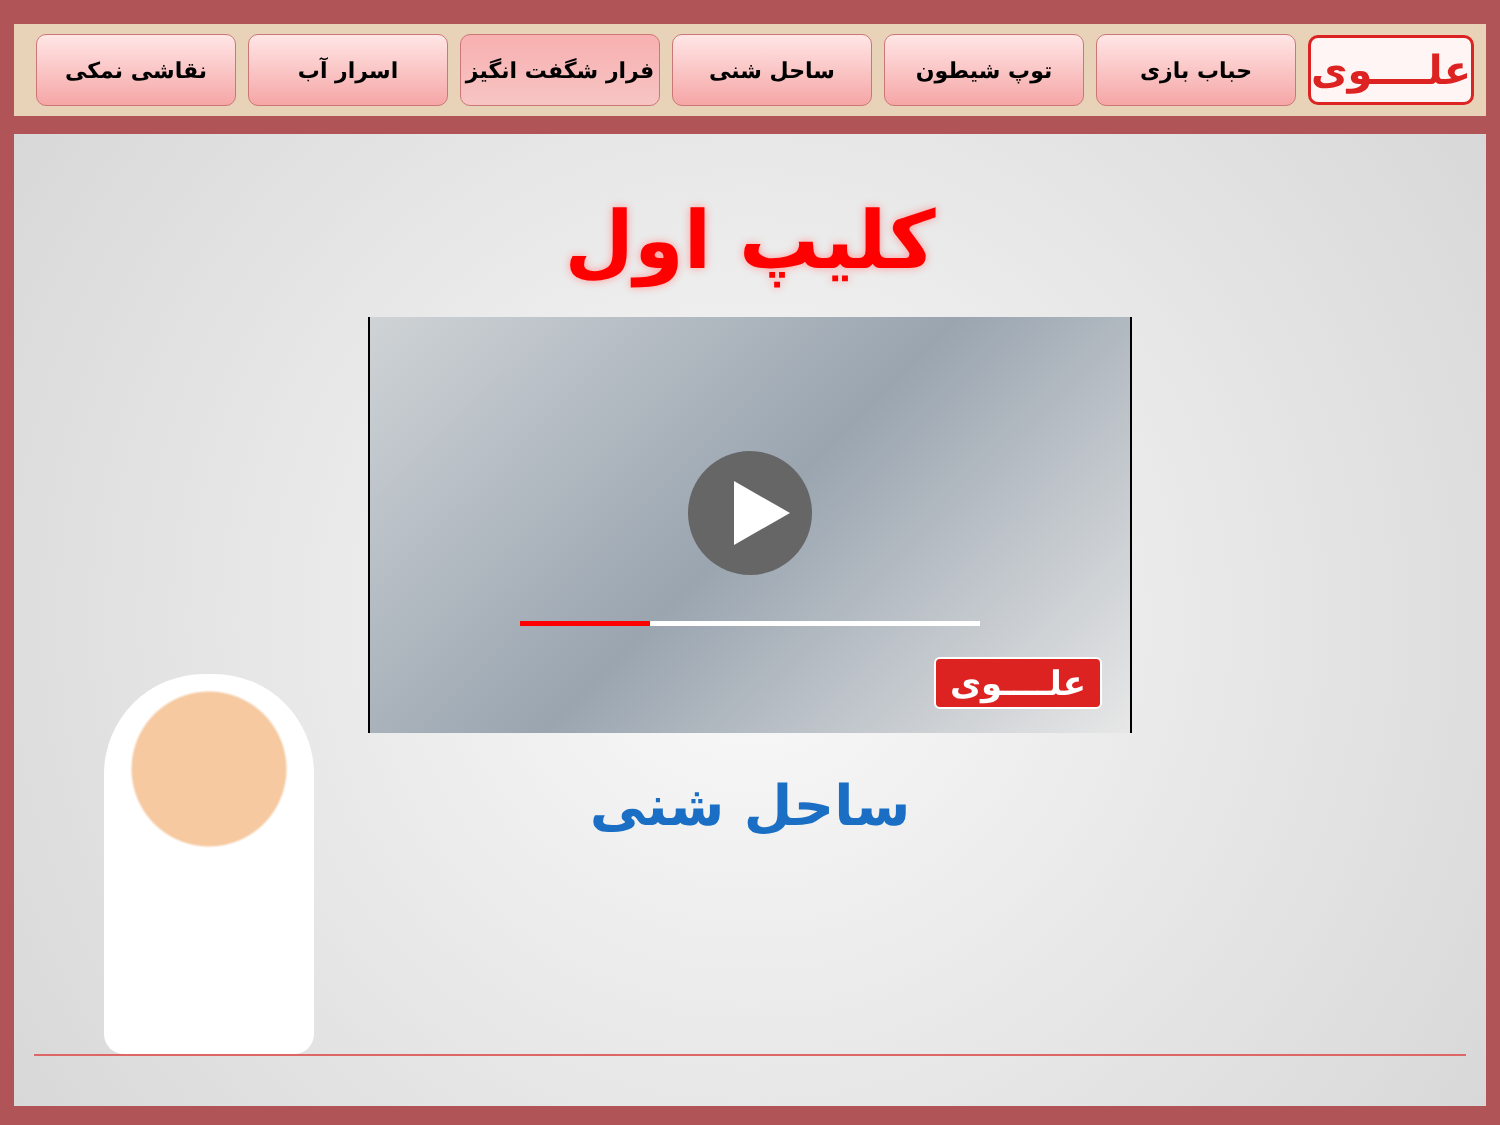علــــوی
حباب بازی توپ شیطون ساحل شنی فرار شگفت انگیز اسرار آب نقاشی نمکی
کلیپ اول
علــــوی
ساحل شنی